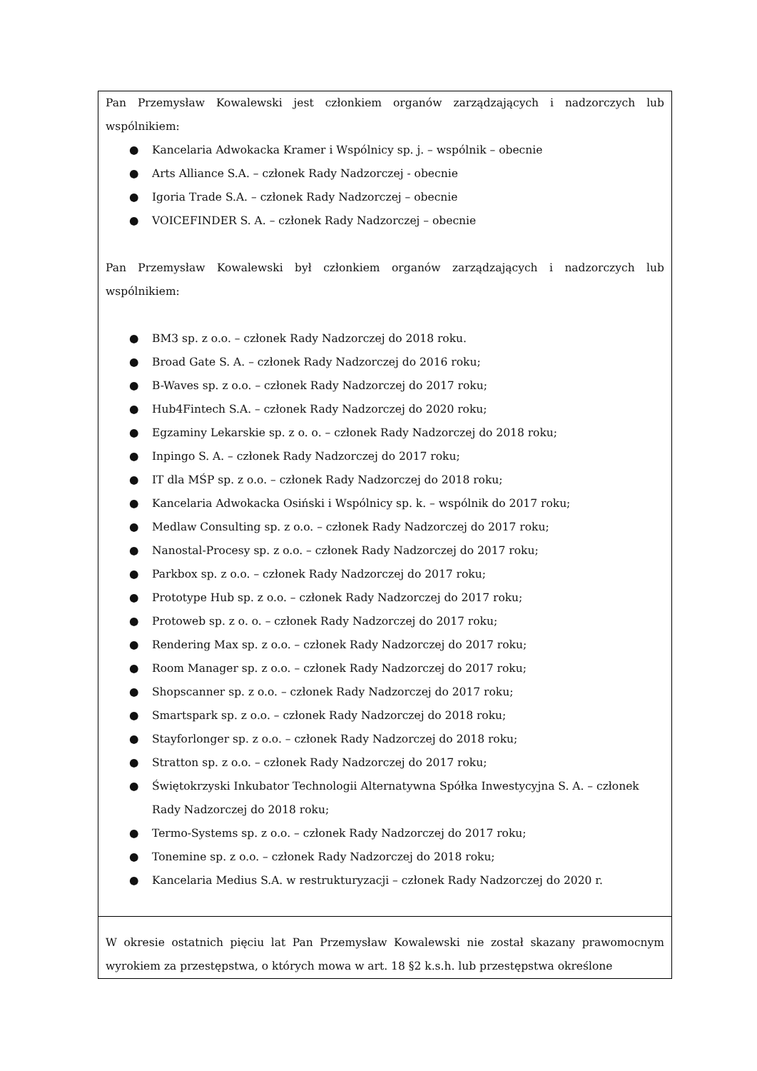| Pan Przemysław Kowalewski jest członkiem organów zarządzających i nadzorczych lub wspólnikiem: ● Kancelaria Adwokacka Kramer i Wspólnicy sp. j. – wspólnik – obecnie ● Arts Alliance S.A. – członek Rady Nadzorczej - obecnie ● Igoria Trade S.A. – członek Rady Nadzorczej – obecnie ● VOICEFINDER S. A. – członek Rady Nadzorczej – obecnie Pan Przemysław Kowalewski był członkiem organów zarządzających i nadzorczych lub wspólnikiem: ● BM3 sp. z o.o. – członek Rady Nadzorczej do 2018 roku. ● Broad Gate S. A. – członek Rady Nadzorczej do 2016 roku; ● B-Waves sp. z o.o. – członek Rady Nadzorczej do 2017 roku; ● Hub4Fintech S.A. – członek Rady Nadzorczej do 2020 roku; ● Egzaminy Lekarskie sp. z o. o. – członek Rady Nadzorczej do 2018 roku; ● Inpingo S. A. – członek Rady Nadzorczej do 2017 roku; ● IT dla MŚP sp. z o.o. – członek Rady Nadzorczej do 2018 roku; ● Kancelaria Adwokacka Osiński i Wspólnicy sp. k. – wspólnik do 2017 roku; ● Medlaw Consulting sp. z o.o. – członek Rady Nadzorczej do 2017 roku; ● Nanostal-Procesy sp. z o.o. – członek Rady Nadzorczej do 2017 roku; ● Parkbox sp. z o.o. – członek Rady Nadzorczej do 2017 roku; ● Prototype Hub sp. z o.o. – członek Rady Nadzorczej do 2017 roku; ● Protoweb sp. z o. o. – członek Rady Nadzorczej do 2017 roku; ● Rendering Max sp. z o.o. – członek Rady Nadzorczej do 2017 roku; ● Room Manager sp. z o.o. – członek Rady Nadzorczej do 2017 roku; ● Shopscanner sp. z o.o. – członek Rady Nadzorczej do 2017 roku; ● Smartspark sp. z o.o. – członek Rady Nadzorczej do 2018 roku; ● Stayforlonger sp. z o.o. – członek Rady Nadzorczej do 2018 roku; ● Stratton sp. z o.o. – członek Rady Nadzorczej do 2017 roku; ● Świętokrzyski Inkubator Technologii Alternatywna Spółka Inwestycyjna S. A. – członek Rady Nadzorczej do 2018 roku; ● Termo-Systems sp. z o.o. – członek Rady Nadzorczej do 2017 roku; ● Tonemine sp. z o.o. – członek Rady Nadzorczej do 2018 roku; ● Kancelaria Medius S.A. w restrukturyzacji – członek Rady Nadzorczej do 2020 r. |
| W okresie ostatnich pięciu lat Pan Przemysław Kowalewski nie został skazany prawomocnym wyrokiem za przestępstwa, o których mowa w art. 18 §2 k.s.h. lub przestępstwa określone |